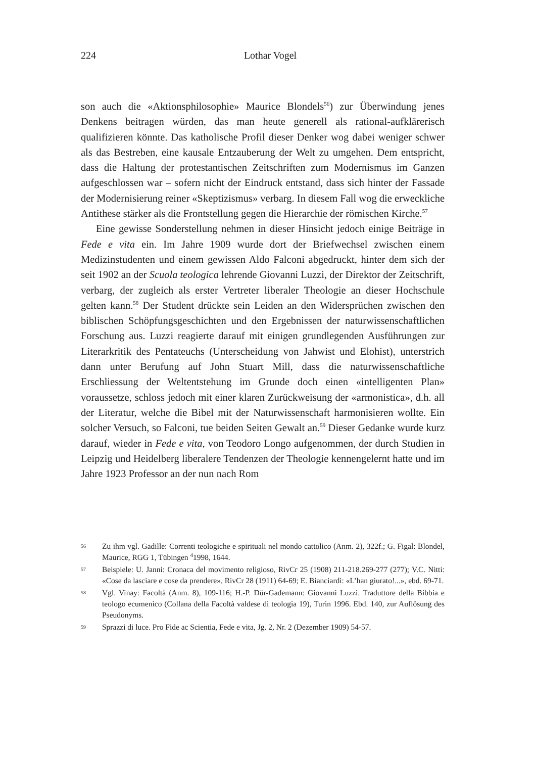224
Lothar Vogel
son auch die «Aktionsphilosophie» Maurice Blondels<sup>56</sup>) zur Überwindung jenes Denkens beitragen würden, das man heute generell als rational-aufklärerisch qualifizieren könnte. Das katholische Profil dieser Denker wog dabei weniger schwer als das Bestreben, eine kausale Entzauberung der Welt zu umgehen. Dem entspricht, dass die Haltung der protestantischen Zeitschriften zum Modernismus im Ganzen aufgeschlossen war – sofern nicht der Eindruck entstand, dass sich hinter der Fassade der Modernisierung reiner «Skeptizismus» verbarg. In diesem Fall wog die erweckliche Antithese stärker als die Frontstellung gegen die Hierarchie der römischen Kirche.<sup>57</sup>
Eine gewisse Sonderstellung nehmen in dieser Hinsicht jedoch einige Beiträge in Fede e vita ein. Im Jahre 1909 wurde dort der Briefwechsel zwischen einem Medizinstudenten und einem gewissen Aldo Falconi abgedruckt, hinter dem sich der seit 1902 an der Scuola teologica lehrende Giovanni Luzzi, der Direktor der Zeitschrift, verbarg, der zugleich als erster Vertreter liberaler Theologie an dieser Hochschule gelten kann.<sup>58</sup> Der Student drückte sein Leiden an den Widersprüchen zwischen den biblischen Schöpfungsgeschichten und den Ergebnissen der naturwissenschaftlichen Forschung aus. Luzzi reagierte darauf mit einigen grundlegenden Ausführungen zur Literarkritik des Pentateuchs (Unterscheidung von Jahwist und Elohist), unterstrich dann unter Berufung auf John Stuart Mill, dass die naturwissenschaftliche Erschliessung der Weltentstehung im Grunde doch einen «intelligenten Plan» voraussetze, schloss jedoch mit einer klaren Zurückweisung der «armonistica», d.h. all der Literatur, welche die Bibel mit der Naturwissenschaft harmonisieren wollte. Ein solcher Versuch, so Falconi, tue beiden Seiten Gewalt an.<sup>59</sup> Dieser Gedanke wurde kurz darauf, wieder in Fede e vita, von Teodoro Longo aufgenommen, der durch Studien in Leipzig und Heidelberg liberalere Tendenzen der Theologie kennengelernt hatte und im Jahre 1923 Professor an der nun nach Rom
56 Zu ihm vgl. Gadille: Correnti teologiche e spirituali nel mondo cattolico (Anm. 2), 322f.; G. Figal: Blondel, Maurice, RGG 1, Tübingen <sup>4</sup>1998, 1644.
57 Beispiele: U. Janni: Cronaca del movimento religioso, RivCr 25 (1908) 211-218.269-277 (277); V.C. Nitti: «Cose da lasciare e cose da prendere», RivCr 28 (1911) 64-69; E. Bianciardi: «L’han giurato!...», ebd. 69-71.
58 Vgl. Vinay: Facoltà (Anm. 8), 109-116; H.-P. Dür-Gademann: Giovanni Luzzi. Traduttore della Bibbia e teologo ecumenico (Collana della Facoltà valdese di teologia 19), Turin 1996. Ebd. 140, zur Auflösung des Pseudonyms.
59 Sprazzi di luce. Pro Fide ac Scientia, Fede e vita, Jg. 2, Nr. 2 (Dezember 1909) 54-57.